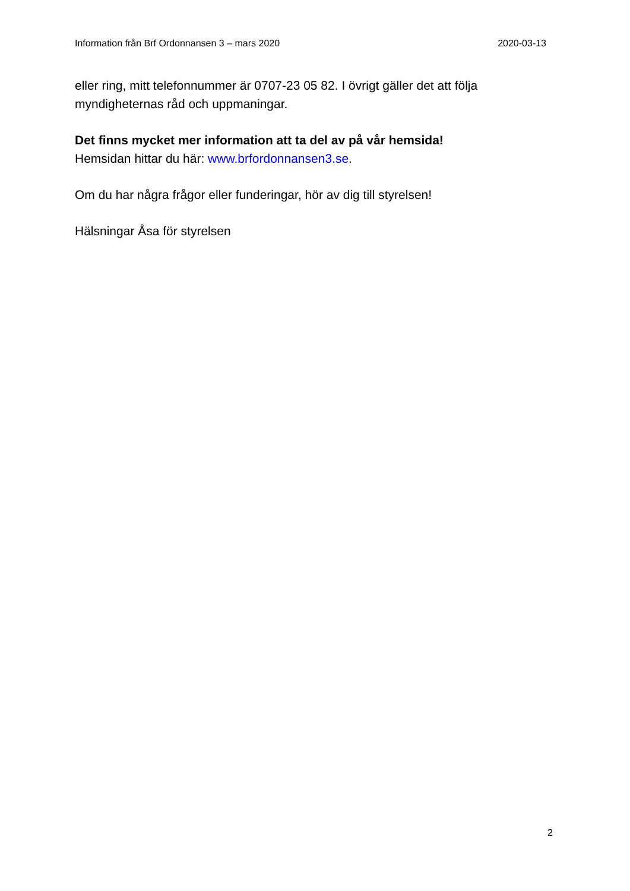Information från Brf Ordonnansen 3 – mars 2020 2020-03-13
eller ring, mitt telefonnummer är 0707-23 05 82. I övrigt gäller det att följa myndigheternas råd och uppmaningar.
Det finns mycket mer information att ta del av på vår hemsida!
Hemsidan hittar du här: www.brfordonnansen3.se.
Om du har några frågor eller funderingar, hör av dig till styrelsen!
Hälsningar Åsa för styrelsen
2